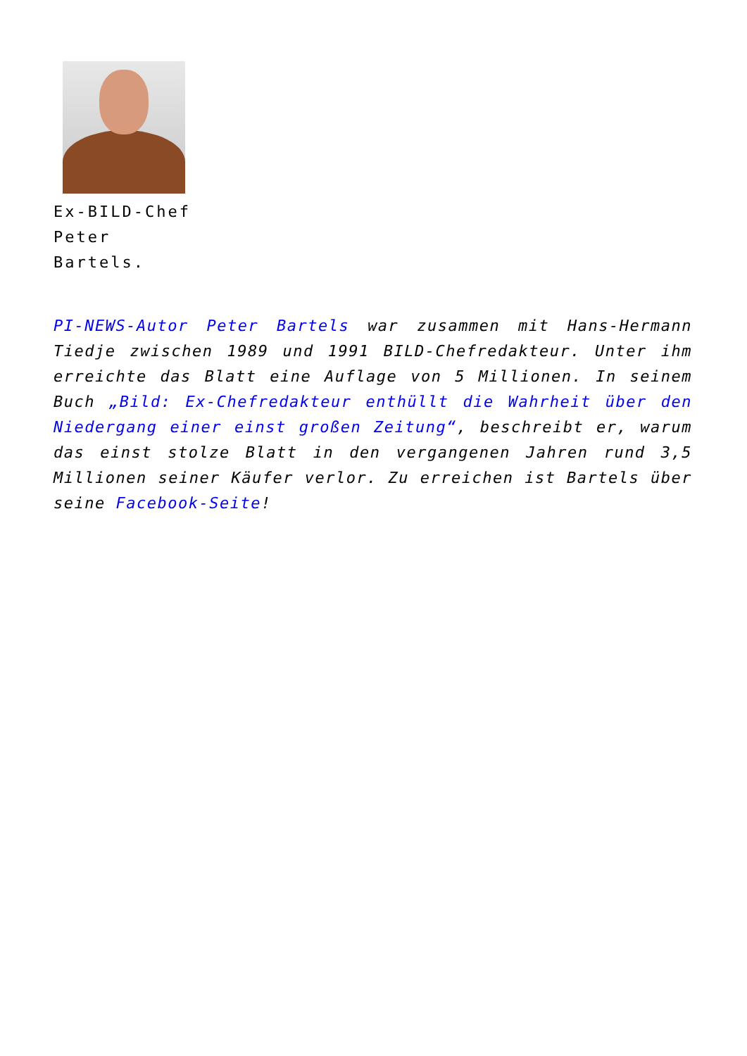Ex-BILD-Chef
Peter
Bartels.
PI-NEWS-Autor Peter Bartels war zusammen mit Hans-Hermann Tiedje zwischen 1989 und 1991 BILD-Chefredakteur. Unter ihm erreichte das Blatt eine Auflage von 5 Millionen. In seinem Buch „Bild: Ex-Chefredakteur enthüllt die Wahrheit über den Niedergang einer einst großen Zeitung“, beschreibt er, warum das einst stolze Blatt in den vergangenen Jahren rund 3,5 Millionen seiner Käufer verlor. Zu erreichen ist Bartels über seine Facebook-Seite!